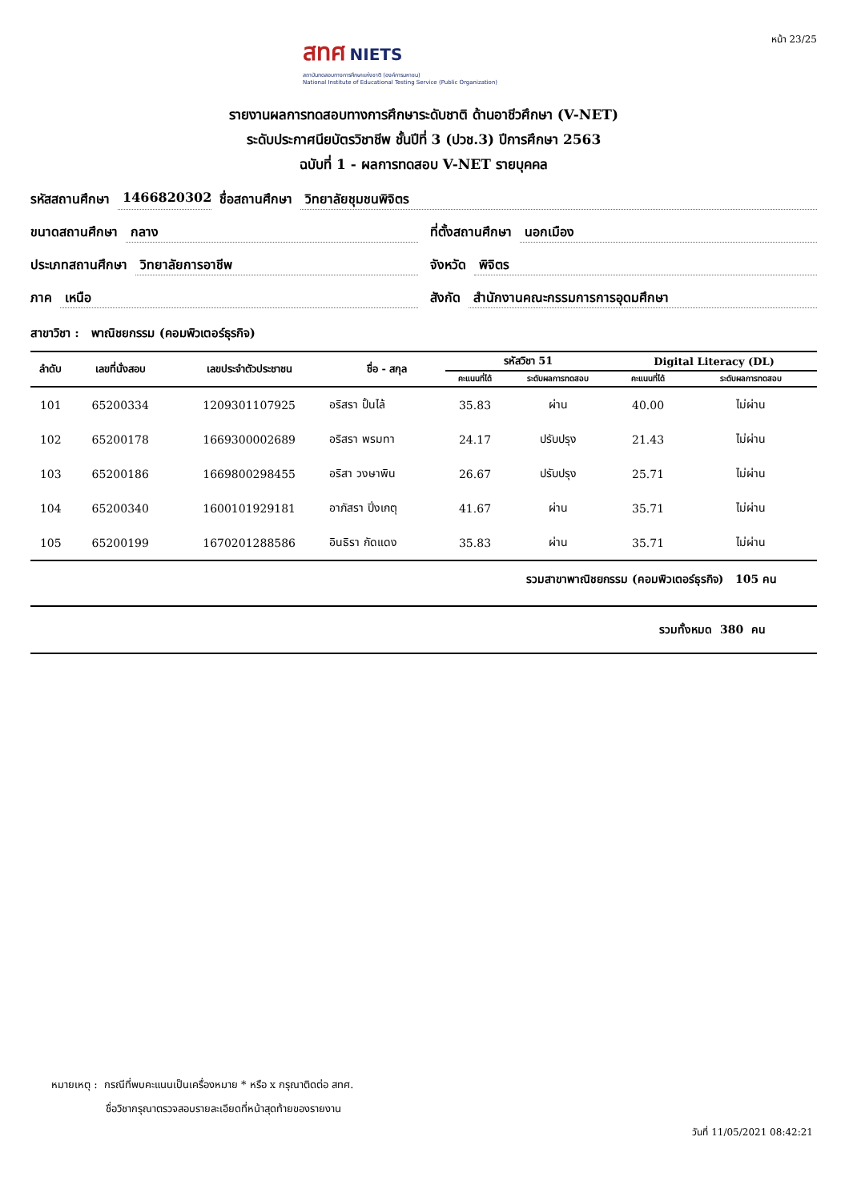สทศ NIETS
สถาบันทดสอบทางการศึกษาแห่งชาติ (องค์การมหาชน)
National Institute of Educational Testing Service (Public Organization)
หน้า 23/25
รายงานผลการทดสอบทางการศึกษาระดับชาติ ด้านอาชีวศึกษา (V-NET)
ระดับประกาศนียบัตรวิชาชีพ ชั้นปีที่ 3 (ปวช.3) ปีการศึกษา 2563
ฉบับที่ 1 - ผลการทดสอบ V-NET รายบุคคล
รหัสสถานศึกษา 1466820302 ชื่อสถานศึกษา วิทยาลัยชุมชนพิจิตร
ขนาดสถานศึกษา กลาง ที่ตั้งสถานศึกษา นอกเมือง
ประเภทสถานศึกษา วิทยาลัยการอาชีพ
จังหวัด พิจิตร
ภาค เหนือ สังกัด สำนักงานคณะกรรมการการอุดมศึกษา
สาขาวิชา : พาณิชยกรรม (คอมพิวเตอร์ธุรกิจ)
| ลำดับ | เลขที่นั่งสอบ | เลขประจำตัวประชาชน | ชื่อ - สกุล | รหัสวิชา 51 | | Digital Literacy (DL) | |
| --- | --- | --- | --- | --- | --- | --- | --- |
| | | | | คะแนนที่ได้ | ระดับผลการทดสอบ | คะแนนที่ได้ | ระดับผลการทดสอบ |
| 101 | 65200334 | 1209301107925 | อริสรา ปั้นไล้ | 35.83 | ผ่าน | 40.00 | ไม่ผ่าน |
| 102 | 65200178 | 1669300002689 | อริสรา พรมทา | 24.17 | ปรับปรุง | 21.43 | ไม่ผ่าน |
| 103 | 65200186 | 1669800298455 | อริสา วงษาพิน | 26.67 | ปรับปรุง | 25.71 | ไม่ผ่าน |
| 104 | 65200340 | 1600101929181 | อาภัสรา ปิ่งเกตุ | 41.67 | ผ่าน | 35.71 | ไม่ผ่าน |
| 105 | 65200199 | 1670201288586 | อินธิรา กัดแดง | 35.83 | ผ่าน | 35.71 | ไม่ผ่าน |
รวมสาขาพาณิชยกรรม (คอมพิวเตอร์ธุรกิจ) 105 คน
รวมทั้งหมด 380 คน
หมายเหตุ : กรณีที่พบคะแนนเป็นเครื่องหมาย * หรือ x กรุณาติดต่อ สทศ.
ชื่อวิชากรุณาตรวจสอบรายละเอียดที่หน้าสุดท้ายของรายงาน
วันที่ 11/05/2021 08:42:21